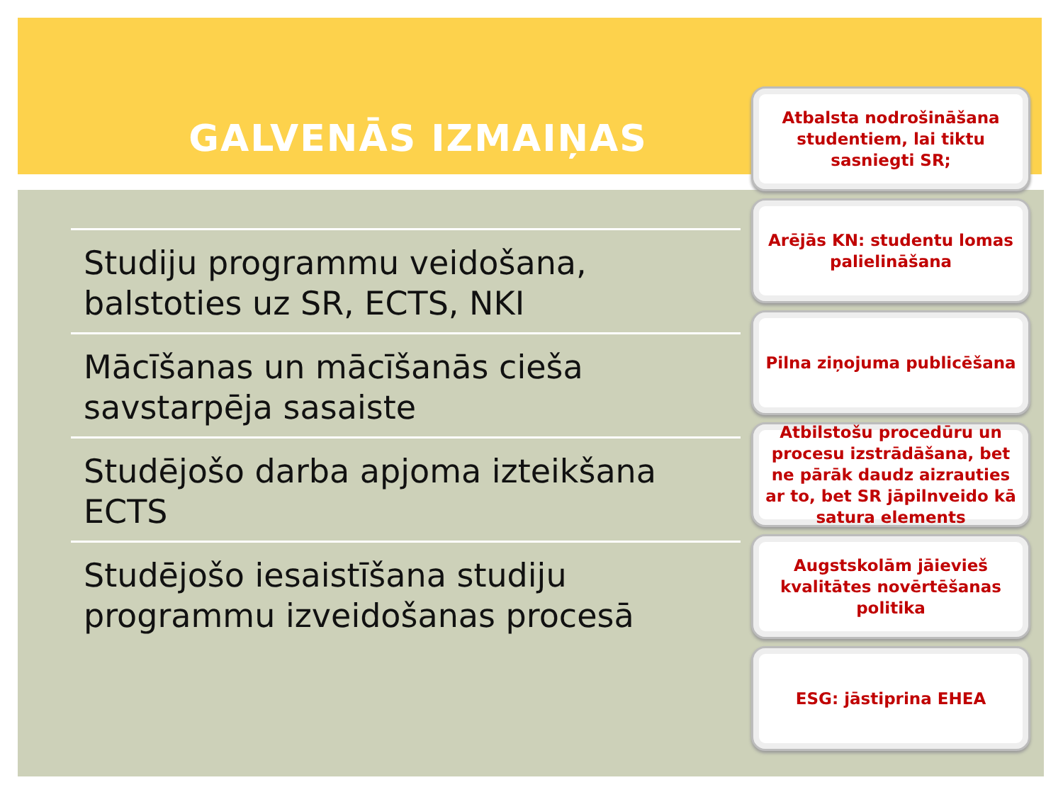GALVENĀS IZMAIŅAS
Studiju programmu veidošana, balstoties uz SR, ECTS, NKI
Mācīšanas un mācīšanās cieša savstarpēja sasaiste
Studējošo darba apjoma izteikšana ECTS
Studējošo iesaistīšana studiju programmu izveidošanas procesā
Atbalsta nodrošināšana studentiem, lai tiktu sasniegti SR;
Arējās KN: studentu lomas palielināšana
Pilna ziņojuma publicēšana
Atbilstošu procedūru un procesu izstrādāšana, bet ne pārāk daudz aizrauties ar to, bet SR jāpilnveido kā satura elements
Augstskolām jāievieš kvalitātes novērtēšanas politika
ESG: jāstiprina EHEA